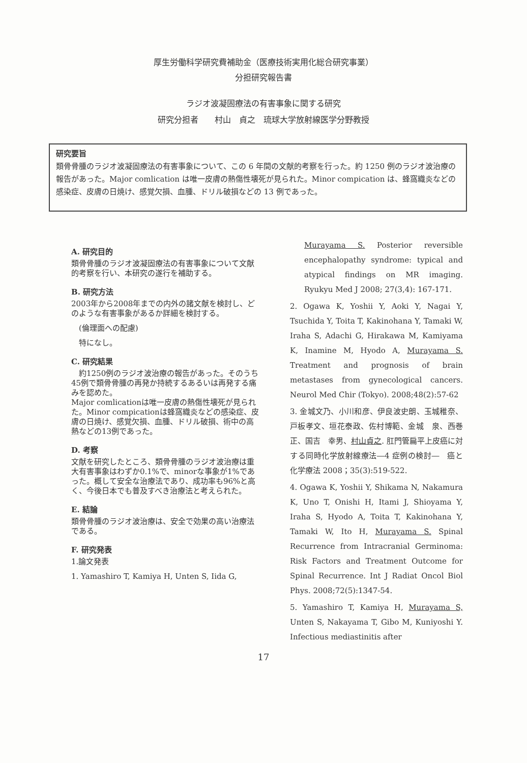厚生労働科学研究費補助金（医療技術実用化総合研究事業）
分担研究報告書
ラジオ波凝固療法の有害事象に関する研究
研究分担者　　村山　貞之　琉球大学放射線医学分野教授
研究要旨
類骨骨腫のラジオ波凝固療法の有害事象について、この 6 年間の文献的考察を行った。約 1250 例のラジオ波治療の報告があった。Major comlication は唯一皮膚の熱傷性壊死が見られた。Minor compication は、蜂窩織炎などの感染症、皮膚の日焼け、感覚欠損、血腫、ドリル破損などの 13 例であった。
A. 研究目的
類骨骨腫のラジオ波凝固療法の有害事象について文献的考察を行い、本研究の遂行を補助する。
B. 研究方法
2003年から2008年までの内外の諸文献を検討し、どのような有害事象があるか詳細を検討する。
　(倫理面への配慮)
　特になし。
C. 研究結果
　約1250例のラジオ波治療の報告があった。そのうち45例で類骨骨腫の再発か持続するあるいは再発する痛みを認めた。
Major comlicationは唯一皮膚の熱傷性壊死が見られた。Minor compicationは蜂窩織炎などの感染症、皮膚の日焼け、感覚欠損、血腫、ドリル破損、術中の高熱などの13例であった。
D. 考察
文献を研究したところ、類骨骨腫のラジオ波治療は重大有害事象はわずか0.1%で、minorな事象が1%であった。概して安全な治療法であり、成功率も96%と高く、今後日本でも普及すべき治療法と考えられた。
E. 結論
類骨骨腫のラジオ波治療は、安全で効果の高い治療法である。
F. 研究発表
1.論文発表
1. Yamashiro T, Kamiya H, Unten S, Iida G,
Murayama S. Posterior reversible encephalopathy syndrome: typical and atypical findings on MR imaging. Ryukyu Med J 2008; 27(3,4): 167-171.
2. Ogawa K, Yoshii Y, Aoki Y, Nagai Y, Tsuchida Y, Toita T, Kakinohana Y, Tamaki W, Iraha S, Adachi G, Hirakawa M, Kamiyama K, Inamine M, Hyodo A, Murayama S. Treatment and prognosis of brain metastases from gynecological cancers. Neurol Med Chir (Tokyo). 2008;48(2):57-62
3. 金城文乃、小川和彦、伊良波史朗、玉城稚奈、戸板孝文、垣花泰政、佐村博範、金城　泉、西巻　正、国吉　幸男、村山貞之. 肛門管扁平上皮癌に対する同時化学放射線療法―4 症例の検討―　癌と化学療法 2008；35(3):519-522.
4. Ogawa K, Yoshii Y, Shikama N, Nakamura K, Uno T, Onishi H, Itami J, Shioyama Y, Iraha S, Hyodo A, Toita T, Kakinohana Y, Tamaki W, Ito H, Murayama S. Spinal Recurrence from Intracranial Germinoma: Risk Factors and Treatment Outcome for Spinal Recurrence. Int J Radiat Oncol Biol Phys. 2008;72(5):1347-54.
5. Yamashiro T, Kamiya H, Murayama S, Unten S, Nakayama T, Gibo M, Kuniyoshi Y. Infectious mediastinitis after
17